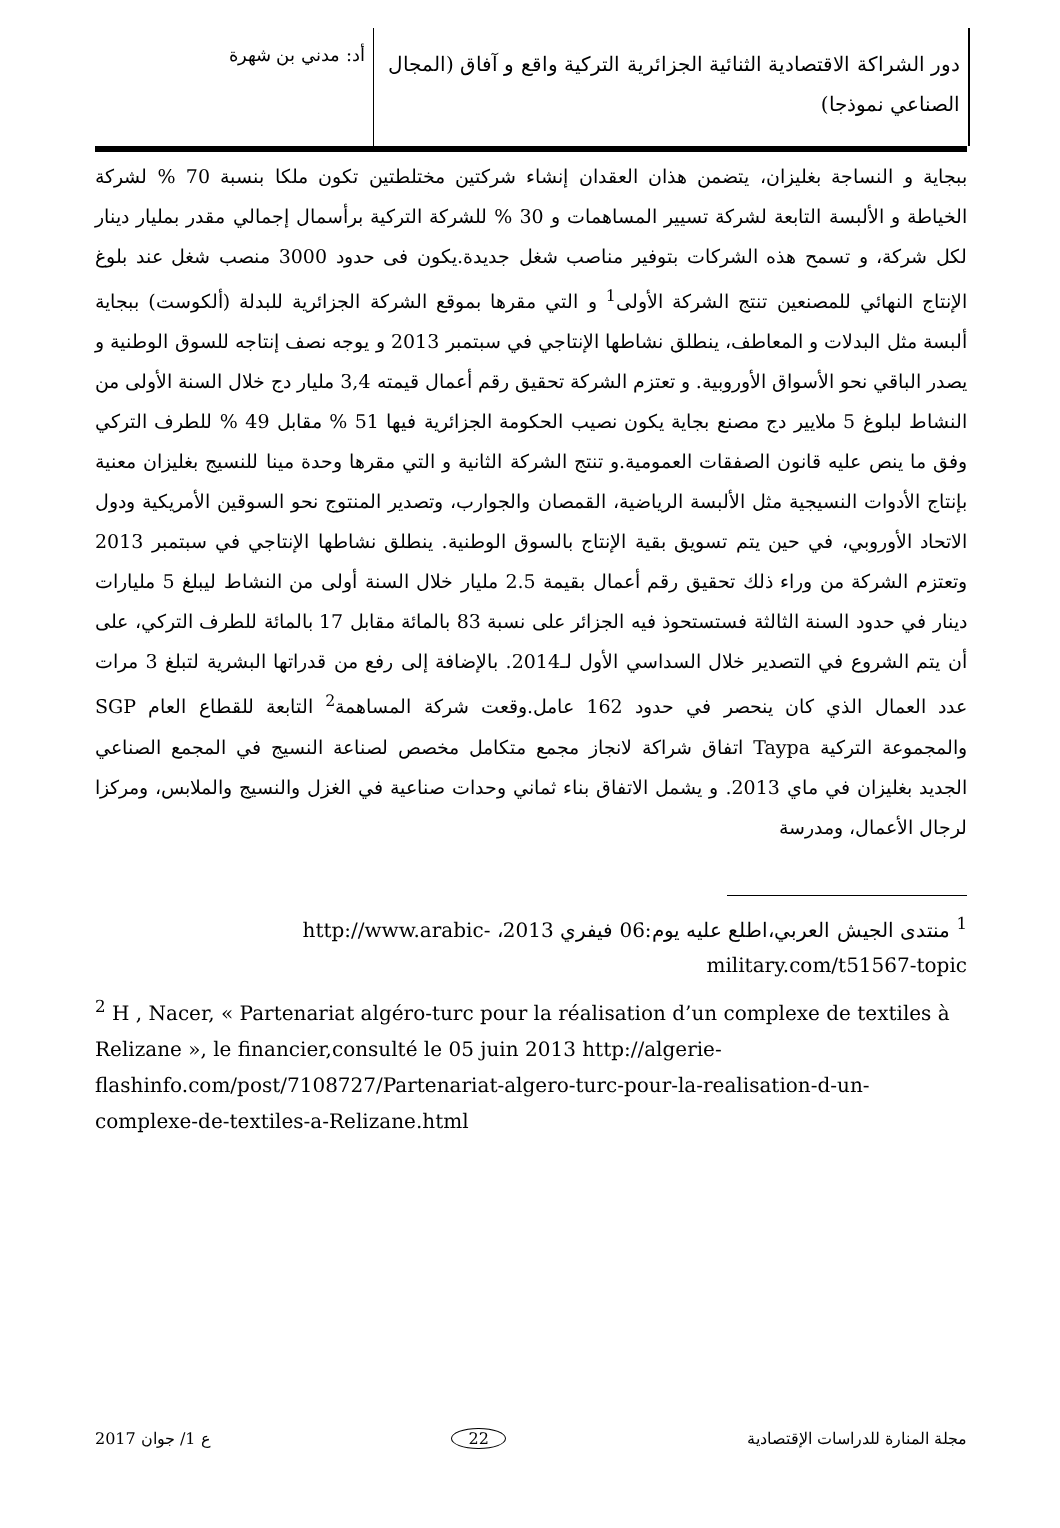دور الشراكة الاقتصادية الثنائية الجزائرية التركية واقع و آفاق (المجال الصناعي نموذجا)
أد: مدني بن شهرة
ببجاية و النساجة بغليزان، يتضمن هذان العقدان إنشاء شركتين مختلطتين تكون ملكا بنسبة 70 % لشركة الخياطة و الألبسة التابعة لشركة تسيير المساهمات و 30 % للشركة التركية برأسمال إجمالي مقدر بمليار دينار لكل شركة، و تسمح هذه الشركات بتوفير مناصب شغل جديدة.يكون فى حدود 3000 منصب شغل عند بلوغ الإنتاج النهائي للمصنعين تنتج الشركة الأولى<sup>1</sup> و التي مقرها بموقع الشركة الجزائرية للبدلة (ألكوست) ببجاية ألبسة مثل البدلات و المعاطف، ينطلق نشاطها الإنتاجي في سبتمبر 2013 و يوجه نصف إنتاجه للسوق الوطنية و يصدر الباقي نحو الأسواق الأوروبية. و تعتزم الشركة تحقيق رقم أعمال قيمته 3,4 مليار دج خلال السنة الأولى من النشاط لبلوغ 5 ملايير دج مصنع بجاية يكون نصيب الحكومة الجزائرية فيها 51 % مقابل 49 % للطرف التركي وفق ما ينص عليه قانون الصفقات العمومية.و تنتج الشركة الثانية و التي مقرها وحدة مينا للنسيج بغليزان معنية بإنتاج الأدوات النسيجية مثل الألبسة الرياضية، القمصان والجوارب، وتصدير المنتوج نحو السوقين الأمريكية ودول الاتحاد الأوروبي، في حين يتم تسويق بقية الإنتاج بالسوق الوطنية. ينطلق نشاطها الإنتاجي في سبتمبر 2013 وتعتزم الشركة من وراء ذلك تحقيق رقم أعمال بقيمة 2.5 مليار خلال السنة أولى من النشاط ليبلغ 5 مليارات دينار في حدود السنة الثالثة فستستحوذ فيه الجزائر على نسبة 83 بالمائة مقابل 17 بالمائة للطرف التركي، على أن يتم الشروع في التصدير خلال السداسي الأول لـ2014. بالإضافة إلى رفع من قدراتها البشرية لتبلغ 3 مرات عدد العمال الذي كان ينحصر في حدود 162 عامل.وقعت شركة المساهمة<sup>2</sup> التابعة للقطاع العام SGP والمجموعة التركية Taypa اتفاق شراكة لانجاز مجمع متكامل مخصص لصناعة النسيج في المجمع الصناعي الجديد بغليزان في ماي 2013. و يشمل الاتفاق بناء ثماني وحدات صناعية في الغزل والنسيج والملابس، ومركزا لرجال الأعمال، ومدرسة
<sup>1</sup> منتدى الجيش العربي،اطلع عليه يوم:06 فيفري 2013، http://www.arabic-military.com/t51567-topic
<sup>2</sup> H , Nacer, « Partenariat algéro-turc pour la réalisation d’un complexe de textiles à Relizane », le financier,consulté le 05 juin 2013 http://algerie-flashinfo.com/post/7108727/Partenariat-algero-turc-pour-la-realisation-d-un-complexe-de-textiles-a-Relizane.html
مجلة المنارة للدراسات الإقتصادية 22 ع 1/ جوان 2017